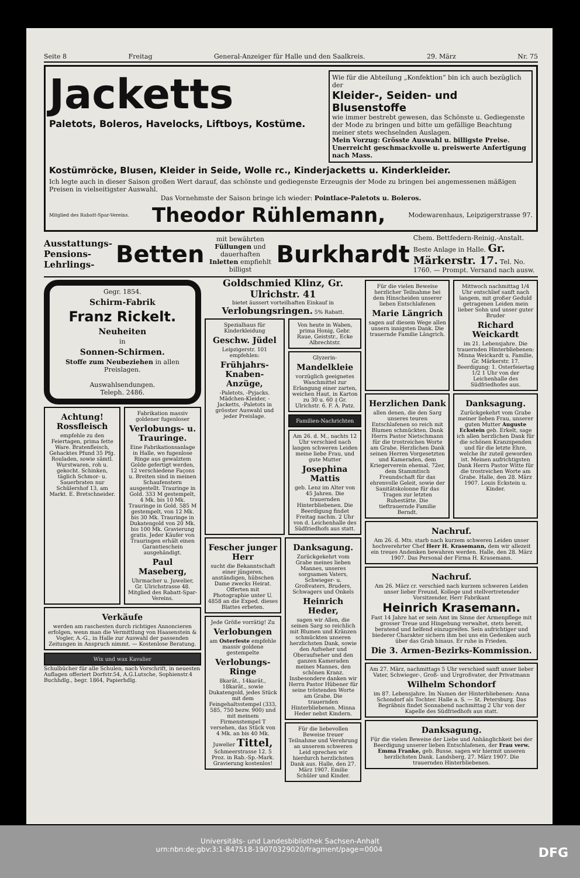Seite 8 Freitag General-Anzeiger für Halle und den Saalkreis. 29. März Nr. 75
Jacketts
Paletots, Boleros, Havelocks, Liftboys, Kostüme.
Wie für die Abteilung „Konfektion“ bin ich auch bezüglich der
Kleider-, Seiden- und Blusenstoffe
wie immer bestrebt gewesen, das Schönste u. Gediegenste der Mode zu bringen und bitte um gefällige Beachtung meiner stets wechselnden Auslagen.
Mein Vorzug: Grösste Auswahl u. billigste Preise.
Unerreicht geschmackvolle u. preiswerte Anfertigung nach Mass.
Kostümröcke, Blusen, Kleider in Seide, Wolle rc., Kinderjacketts u. Kinderkleider.
Ich legte auch in dieser Saison großen Wert darauf, das schönste und gediegenste Erzeugnis der Mode zu bringen bei angemessenen mäßigen Preisen in vielseitigster Auswahl.
Das Vornehmste der Saison bringe ich wieder: Pointlace-Paletots u. Boleros.
Mitglied des Rabatt-Spar-Vereins. Theodor Rühlemann, Modewarenhaus, Leipzigerstrasse 97.
Ausstattungs-
Pensions-
Lehrlings- Betten mit bewährten Füllungen und dauerhaften Inletten empfiehlt billigst Burkhardt Chem. Bettfedern-Reinig.-Anstalt. Beste Anlage in Halle. Gr. Märkerstr. 17. Tel. No. 1760. — Prompt. Versand nach ausw.
Gegr. 1854.
Schirm-Fabrik
Franz Rickelt.
Neuheiten
in
Sonnen-Schirmen.
Stoffe zum Neubeziehen in allen Preislagen.
Auswahlsendungen.
Teleph. 2486.
Achtung! Rossfleisch
empfehle zu den Feiertagen, prima fette Ware. Bratenfleisch, Gehacktes Pfund 35 Pfg. Rouladen, sowie sämtl. Wurstwaren, roh u. gekocht. Schinken, täglich Schmor- u. Sauerbraten nur Schülershof 13, am Markt. E. Bretschneider.
Fabrikation massiv goldener fugenloser
Verlobungs- u. Trauringe.
Eine Fabrikationsanlage in Halle, wo fugenlose Ringe aus gewalztem Golde gefertigt werden, 12 verschiedene Façons u. Breiten sind in meinen Schaufenstern ausgestellt. Trauringe in Gold. 333 M gestempelt, 4 Mk. bis 10 Mk. Trauringe in Gold. 585 M gestempelt, von 12 Mk. bis 30 Mk. Trauringe in Dukatengold von 20 Mk. bis 100 Mk. Gravierung gratis. Jeder Käufer von Trauringen erhält einen Garantieschein ausgehändigt.
Paul Maseberg,
Uhrmacher u. Juwelier, Gr. Ulrichstrasse 48. Mitglied des Rabatt-Spar-Vereins.
Verkäufe
werden am raschesten durch richtiges Annoncieren erfolgen, wenn man die Vermittlung von Haasenstein & Vogler, A.-G., in Halle zur Auswahl der passenden Zeitungen in Anspruch nimmt. — Kostenlose Beratung.
Wix und wax Kavalier
Schulbücher für alle Schulen, nach Vorschrift, in neuesten Auflagen offeriert Dorfstr.54, A.G.Lutsche, Sophienstr.4 Buchhdlg., begr. 1864, Papierhdlg.
Goldschmied Klinz, Gr. Ulrichstr. 41
bietet äussert vorteilhaften Einkauf in Verlobungsringen. 5% Rabatt.
Spezialhaus für Kinderkleidung
Geschw. Jüdel
Leipzigerstr. 101 empfehlen:
Frühjahrs-Knaben-Anzüge,
-Paletots, -Pyjacks. Mädchen-Kleider, -Jacketts, -Paletots in grösster Auswahl und jeder Preislage.
Von heute in Waben, prima Honig, Gebr. Raue, Geiststr., Ecke Albrechtstr.
Glyzerin-
Mandelkleie
vorzüglich geeignetes Waschmittel zur Erlangung einer zarten, weichen Haut, in Karton zu 30 u. 60 ₰ Gr. Ulrichstr. 6. F. A. Patz.
Familien-Nachrichten
Am 26. d. M., nachts 12 Uhr verschied nach langen schweren Leiden meine liebe Frau, und gute Mutter
Josephina Mattis
geb. Lenz im Alter von 45 Jahren. Die trauernden Hinterbliebenen. Die Beerdigung findet Freitag nachm. 2 Uhr von d. Leichenhalle des Südfriedhofs aus statt.
Fescher junger Herr
sucht die Bekanntschaft einer jüngeren, anständigen, hübschen Dame zwecks Heirat. Offerten mit Photographie unter U. 4858 an die Exped. dieses Blattes erbeten.
Jede Größe vorrätig! Zu
Verlobungen
am Osterfeste empfehle massiv goldene gestempelte
Verlobungs-Ringe
8karät., 14karät., 18karät., sowie Dukatengold, jedes Stück mit dem Feingehaltsstempel (333, 585, 750 bezw. 900) und mit meinem Firmenstempel T versehen, das Stück von 4 Mk. an bis 40 Mk. Juwelier Tittel, Schmeerstrasse 12. 5 Proz. in Rab.-Sp.-Mark. Gravierung kostenlos!
Danksagung.
Zurückgekehrt vom Grabe meines lieben Mannes, unseres sorgsamen Vaters, Schwieger- u. Großvaters, Bruders, Schwagers und Onkels
Heinrich Heder,
sagen wir Allen, die seinen Sarg so reichlich mit Blumen und Kränzen schmückten unseren herzlichsten Dank, sowie den Aufseher und Oberaufseher und den ganzen Kameraden meines Mannes, den schönen Kranz. Insbesondere danken wir Herrn Pastor Hübener für seine tröstenden Worte am Grabe. Die trauernden Hinterbliebenen. Minna Heder nebst Kindern.
Für die liebevollen Beweise treuer Teilnahme und Verehrung an unserem schweren Leid sprechen wir hierdurch herzlichsten Dank aus. Halle, den 27. März 1907. Emilie Schüler und Kinder.
Für die vielen Beweise herzlicher Teilnahme bei dem Hinscheiden unserer lieben Entschlafenen
Marie Längrich
sagen auf diesem Wege allen unsern innigsten Dank. Die trauernde Familie Längrich.
Mittwoch nachmittag 1/4 Uhr entschlief sanft nach langem, mit großer Geduld getragenen Leiden mein lieber Sohn und unser guter Bruder
Richard Weickardt
im 21. Lebensjahre. Die trauernden Hinterbliebenen: Minna Weickardt u. Familie, Gr. Märkerstr. 17. Beerdigung: 1. Osterfeiertag 1/2 1 Uhr von der Leichenhalle des Südfriedhofes aus.
Herzlichen Dank
allen denen, die den Sarg unseres teuren Entschlafenen so reich mit Blumen schmückten. Dank Herrn Pastor Nietschmann für die trostreichen Worte am Grabe. Herzlichen Dank seinen Herren Vorgesetzten und Kameraden, dem Kriegerverein ehemal. 72er, dem Stammtisch Freundschaft für das ehrenvolle Geleit, sowie der Sanitätskolonne für das Tragen zur letzten Ruhestätte. Die tieftrauernde Familie Berndt.
Danksagung.
Zurückgekehrt vom Grabe meiner lieben Frau, unserer guten Mutter Auguste Eckstein geb. Erkelt, sage ich allen herzlichen Dank für die schönen Kranzspenden und für die letzte Ehre, welche ihr zuteil geworden ist. Meinen aufrichtigsten Dank Herrn Pastor Witte für die trostreichen Worte am Grabe. Halle, den 28. März 1907. Louis Eckstein u. Kinder.
Nachruf.
Am 26. d. Mts. starb nach kurzem schweren Leiden unser hochverehrter Chef Herr H. Krasemann, dem wir allezeit ein treues Andenken bewahren werden. Halle, den 28. März 1907. Das Personal der Firma H. Krasemann.
Nachruf.
Am 26. März cr. verschied nach kurzem schweren Leiden unser lieber Freund, Kollege und stellvertretender Vorsitzender, Herr Fabrikant
Heinrich Krasemann.
Fast 14 Jahre hat er sein Amt im Sinne der Armenpflege mit grosser Treue und Hingebung verwaltet, stets bereit, beratend und helfend einzugreifen. Sein aufrichtiger und biederer Charakter sichern ihm bei uns ein Gedenken auch über das Grab hinaus. Er ruhe in Frieden.
Die 3. Armen-Bezirks-Kommission.
Am 27. März, nachmittags 5 Uhr verschied sanft unser lieber Vater, Schwieger-, Groß- und Urgroßvater, der Privatmann
Wilhelm Schondorf
im 87. Lebensjahre. Im Namen der Hinterbliebenen: Anna Schondorf als Tochter. Halle a. S. — St. Petersburg. Das Begräbnis findet Sonnabend nachmittag 2 Uhr von der Kapelle des Südfriedhofs aus statt.
Danksagung.
Für die vielen Beweise der Liebe und Anhänglichkeit bei der Beerdigung unserer lieben Entschlafenen, der Frau verw. Emma Franke, geb. Busse, sagen wir hiermit unseren herzlichsten Dank. Landsberg, 27. März 1907. Die trauernden Hinterbliebenen.
Universitäts- und Landesbibliothek Sachsen-Anhalt
urn:nbn:de:gbv:3:1-847518-19070329020/fragment/page=0004 DFG